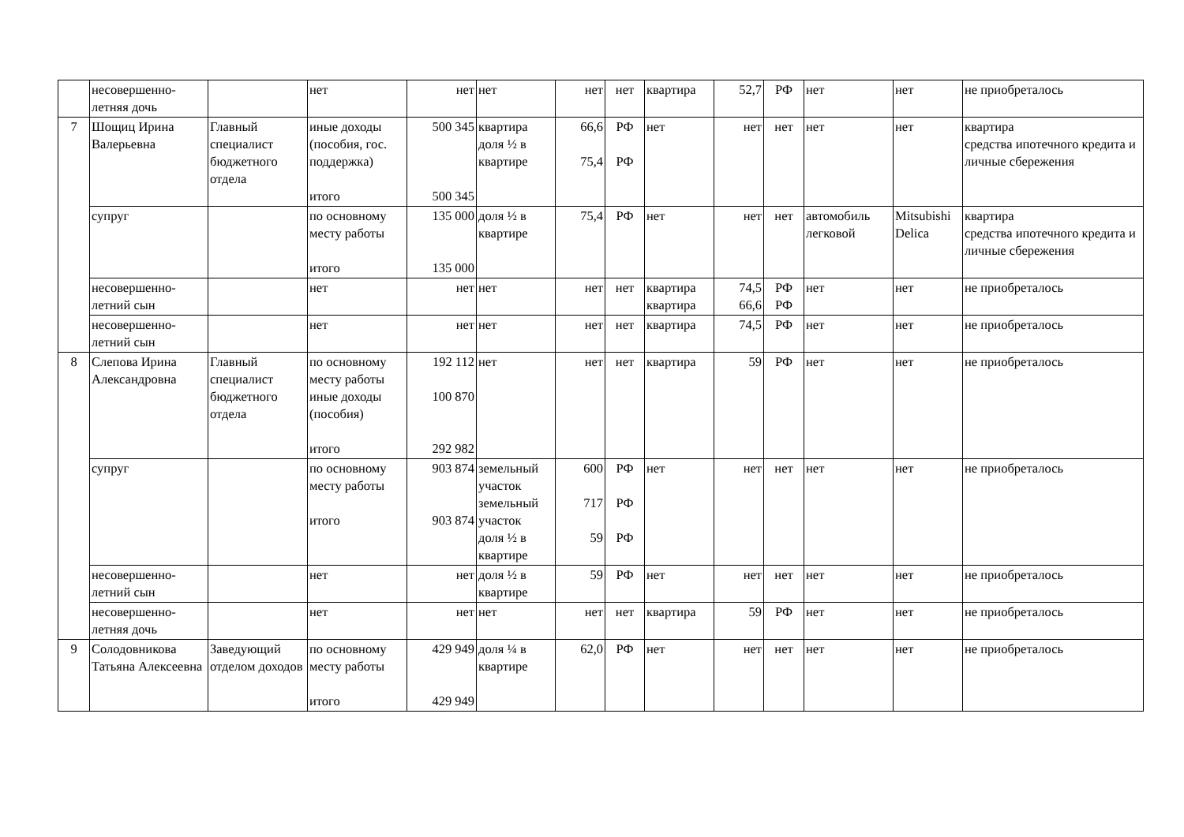| | несовершенно- летняя дочь | | нет | нет | нет | нет | нет | квартира | 52,7 | РФ | нет | нет | не приобреталось |
| 7 | Шощиц Ирина Валерьевна | Главный специалист бюджетного отдела | иные доходы (пособия, гос. поддержка) итого | 500 345 500 345 | квартира доля ½ в квартире | 66,6 75,4 | РФ РФ | нет | нет | нет | нет | нет | квартира средства ипотечного кредита и личные сбережения |
| | супруг | | по основному месту работы итого | 135 000 135 000 | доля ½ в квартире | 75,4 | РФ | нет | нет | нет | автомобиль легковой | Mitsubishi Delica | квартира средства ипотечного кредита и личные сбережения |
| | несовершенно- летний сын | | нет | нет | нет | нет | нет | квартира квартира | 74,5 66,6 | РФ РФ | нет | нет | не приобреталось |
| | несовершенно- летний сын | | нет | нет | нет | нет | нет | квартира | 74,5 | РФ | нет | нет | не приобреталось |
| 8 | Слепова Ирина Александровна | Главный специалист бюджетного отдела | по основному месту работы иные доходы (пособия) итого | 192 112 100 870 292 982 | нет | нет | нет | квартира | 59 | РФ | нет | нет | не приобреталось |
| | супруг | | по основному месту работы итого | 903 874 903 874 | земельный участок земельный участок доля ½ в квартире | 600 717 59 | РФ РФ РФ | нет | нет | нет | нет | нет | не приобреталось |
| | несовершенно- летний сын | | нет | нет | доля ½ в квартире | 59 | РФ | нет | нет | нет | нет | нет | не приобреталось |
| | несовершенно- летняя дочь | | нет | нет | нет | нет | нет | квартира | 59 | РФ | нет | нет | не приобреталось |
| 9 | Солодовникова Татьяна Алексеевна | Заведующий отделом доходов | по основному месту работы итого | 429 949 429 949 | доля ¼ в квартире | 62,0 | РФ | нет | нет | нет | нет | нет | не приобреталось |